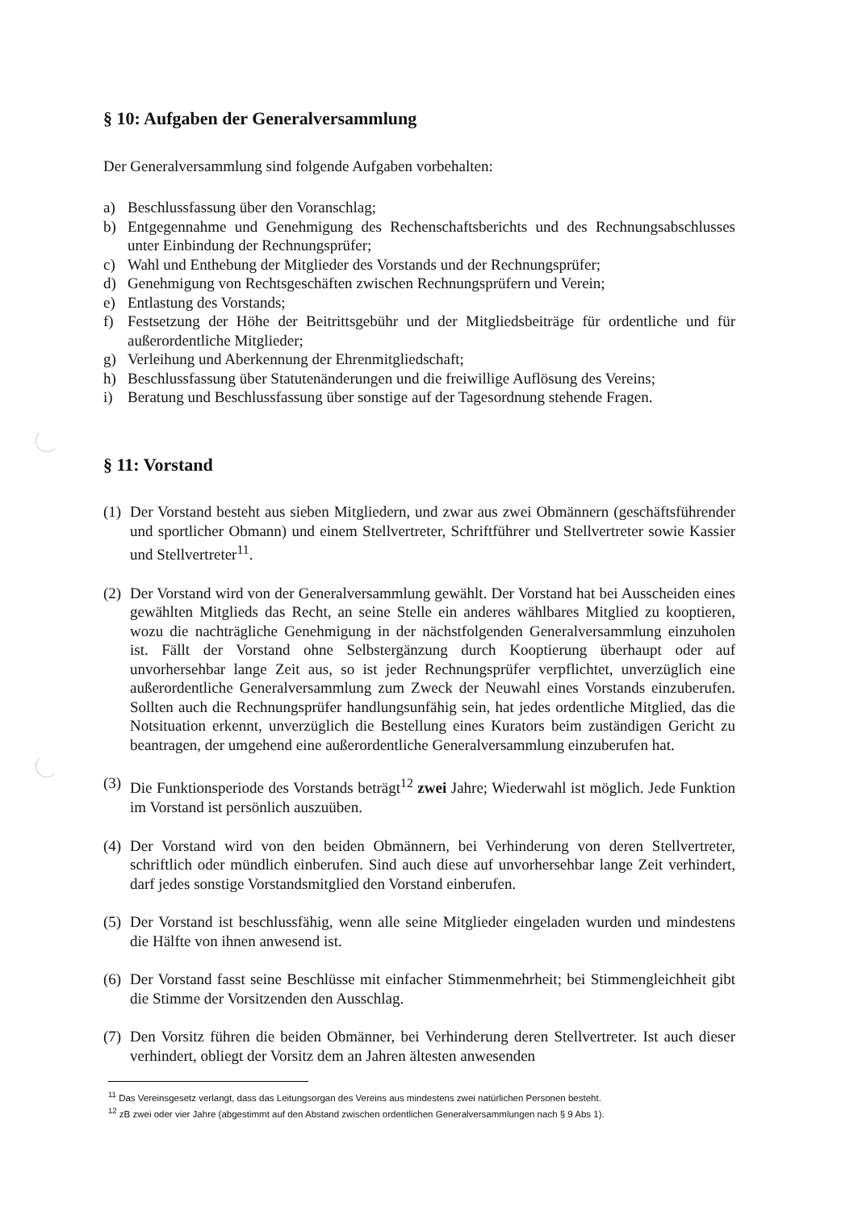§ 10: Aufgaben der Generalversammlung
Der Generalversammlung sind folgende Aufgaben vorbehalten:
a) Beschlussfassung über den Voranschlag;
b) Entgegennahme und Genehmigung des Rechenschaftsberichts und des Rechnungsabschlusses unter Einbindung der Rechnungsprüfer;
c) Wahl und Enthebung der Mitglieder des Vorstands und der Rechnungsprüfer;
d) Genehmigung von Rechtsgeschäften zwischen Rechnungsprüfern und Verein;
e) Entlastung des Vorstands;
f) Festsetzung der Höhe der Beitrittsgebühr und der Mitgliedsbeiträge für ordentliche und für außerordentliche Mitglieder;
g) Verleihung und Aberkennung der Ehrenmitgliedschaft;
h) Beschlussfassung über Statutenänderungen und die freiwillige Auflösung des Vereins;
i) Beratung und Beschlussfassung über sonstige auf der Tagesordnung stehende Fragen.
§ 11: Vorstand
(1) Der Vorstand besteht aus sieben Mitgliedern, und zwar aus zwei Obmännern (geschäftsführender und sportlicher Obmann) und einem Stellvertreter, Schriftführer und Stellvertreter sowie Kassier und Stellvertreter<sup>11</sup>.
(2) Der Vorstand wird von der Generalversammlung gewählt. Der Vorstand hat bei Ausscheiden eines gewählten Mitglieds das Recht, an seine Stelle ein anderes wählbares Mitglied zu kooptieren, wozu die nachträgliche Genehmigung in der nächstfolgenden Generalversammlung einzuholen ist. Fällt der Vorstand ohne Selbstergänzung durch Kooptierung überhaupt oder auf unvorhersehbar lange Zeit aus, so ist jeder Rechnungsprüfer verpflichtet, unverzüglich eine außerordentliche Generalversammlung zum Zweck der Neuwahl eines Vorstands einzuberufen. Sollten auch die Rechnungsprüfer handlungsunfähig sein, hat jedes ordentliche Mitglied, das die Notsituation erkennt, unverzüglich die Bestellung eines Kurators beim zuständigen Gericht zu beantragen, der umgehend eine außerordentliche Generalversammlung einzuberufen hat.
(3) Die Funktionsperiode des Vorstands beträgt<sup>12</sup> zwei Jahre; Wiederwahl ist möglich. Jede Funktion im Vorstand ist persönlich auszuüben.
(4) Der Vorstand wird von den beiden Obmännern, bei Verhinderung von deren Stellvertreter, schriftlich oder mündlich einberufen. Sind auch diese auf unvorhersehbar lange Zeit verhindert, darf jedes sonstige Vorstandsmitglied den Vorstand einberufen.
(5) Der Vorstand ist beschlussfähig, wenn alle seine Mitglieder eingeladen wurden und mindestens die Hälfte von ihnen anwesend ist.
(6) Der Vorstand fasst seine Beschlüsse mit einfacher Stimmenmehrheit; bei Stimmengleichheit gibt die Stimme der Vorsitzenden den Ausschlag.
(7) Den Vorsitz führen die beiden Obmänner, bei Verhinderung deren Stellvertreter. Ist auch dieser verhindert, obliegt der Vorsitz dem an Jahren ältesten anwesenden
<sup>11</sup> Das Vereinsgesetz verlangt, dass das Leitungsorgan des Vereins aus mindestens zwei natürlichen Personen besteht.
<sup>12</sup> zB zwei oder vier Jahre (abgestimmt auf den Abstand zwischen ordentlichen Generalversammlungen nach § 9 Abs 1).